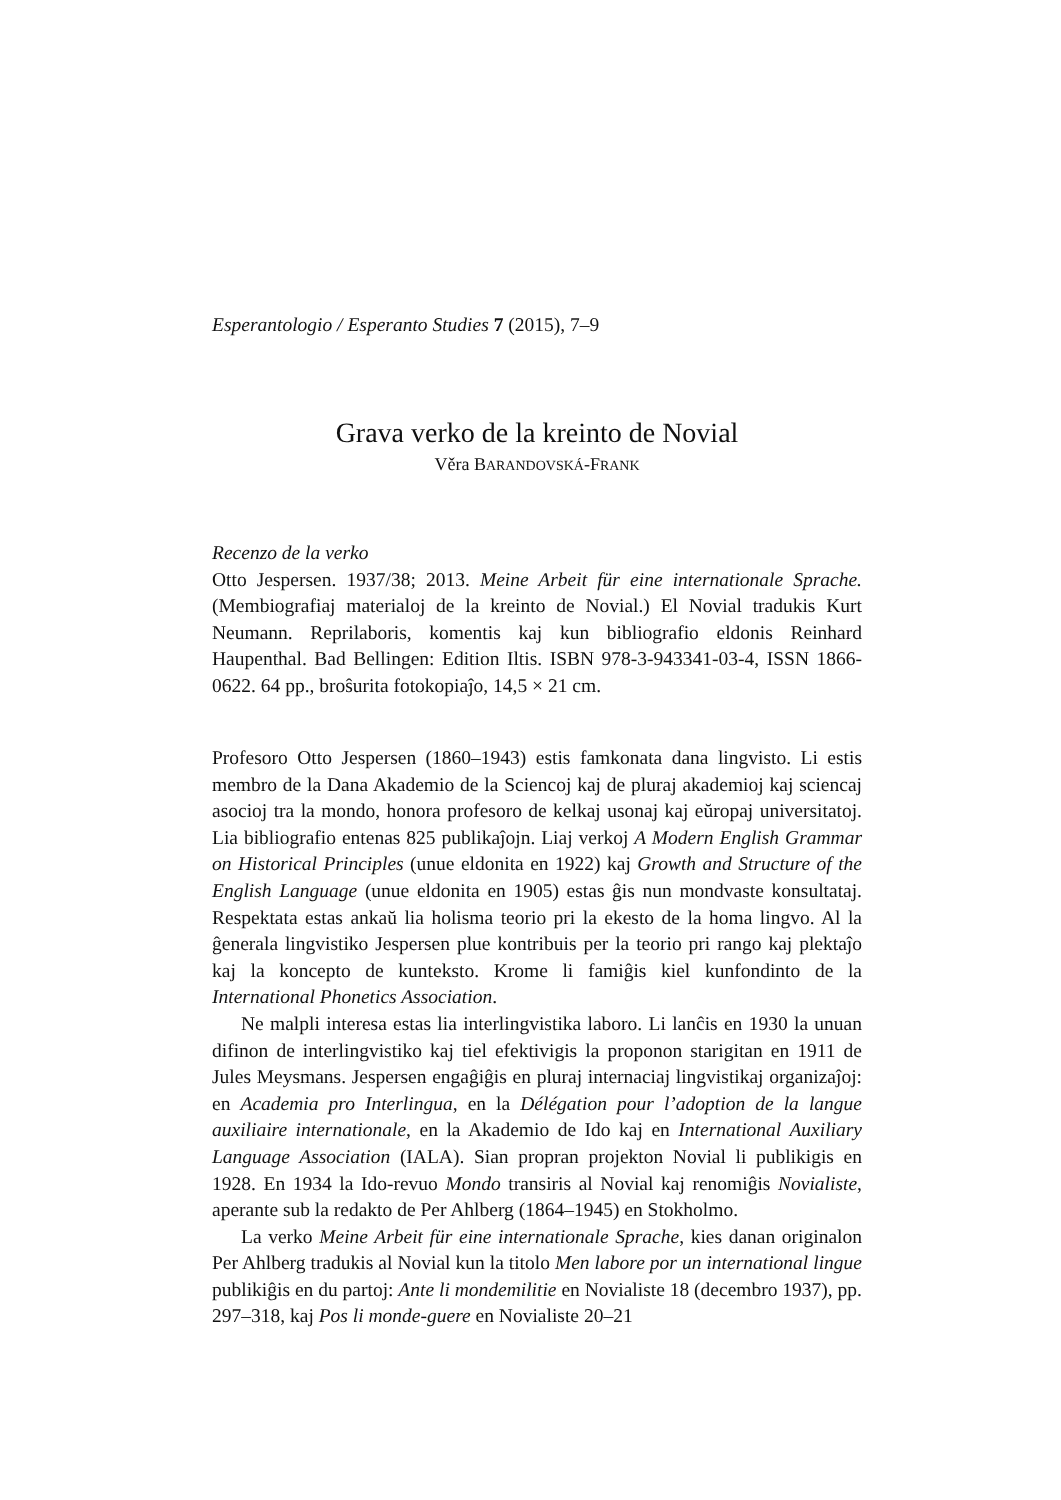Esperantologio / Esperanto Studies 7 (2015), 7–9
Grava verko de la kreinto de Novial
Věra BARANDOVSKÁ-FRANK
Recenzo de la verko
Otto Jespersen. 1937/38; 2013. Meine Arbeit für eine internationale Sprache. (Membiografiaj materialoj de la kreinto de Novial.) El Novial tradukis Kurt Neumann. Reprilaboris, komentis kaj kun bibliografio eldonis Reinhard Haupenthal. Bad Bellingen: Edition Iltis. ISBN 978-3-943341-03-4, ISSN 1866-0622. 64 pp., broŝurita fotokopiaĵo, 14,5 × 21 cm.
Profesoro Otto Jespersen (1860–1943) estis famkonata dana lingvisto. Li estis membro de la Dana Akademio de la Sciencoj kaj de pluraj akademioj kaj sciencaj asocioj tra la mondo, honora profesoro de kelkaj usonaj kaj eŭropaj universitatoj. Lia bibliografio entenas 825 publikaĵojn. Liaj verkoj A Modern English Grammar on Historical Principles (unue eldonita en 1922) kaj Growth and Structure of the English Language (unue eldonita en 1905) estas ĝis nun mondvaste konsultataj. Respektata estas ankaŭ lia holisma teorio pri la ekesto de la homa lingvo. Al la ĝenerala lingvistiko Jespersen plue kontribuis per la teorio pri rango kaj plektaĵo kaj la koncepto de kunteksto. Krome li famiĝis kiel kunfondinto de la International Phonetics Association.
Ne malpli interesa estas lia interlingvistika laboro. Li lanĉis en 1930 la unuan difinon de interlingvistiko kaj tiel efektivigis la proponon starigitan en 1911 de Jules Meysmans. Jespersen engaĝiĝis en pluraj internaciaj lingvistikaj organizaĵoj: en Academia pro Interlingua, en la Délégation pour l’adoption de la langue auxiliaire internationale, en la Akademio de Ido kaj en International Auxiliary Language Association (IALA). Sian propran projekton Novial li publikigis en 1928. En 1934 la Ido-revuo Mondo transiris al Novial kaj renomiĝis Novialiste, aperante sub la redakto de Per Ahlberg (1864–1945) en Stokholmo.
La verko Meine Arbeit für eine internationale Sprache, kies danan originalon Per Ahlberg tradukis al Novial kun la titolo Men labore por un international lingue publikiĝis en du partoj: Ante li mondemilitie en Novialiste 18 (decembro 1937), pp. 297–318, kaj Pos li monde-guere en Novialiste 20–21